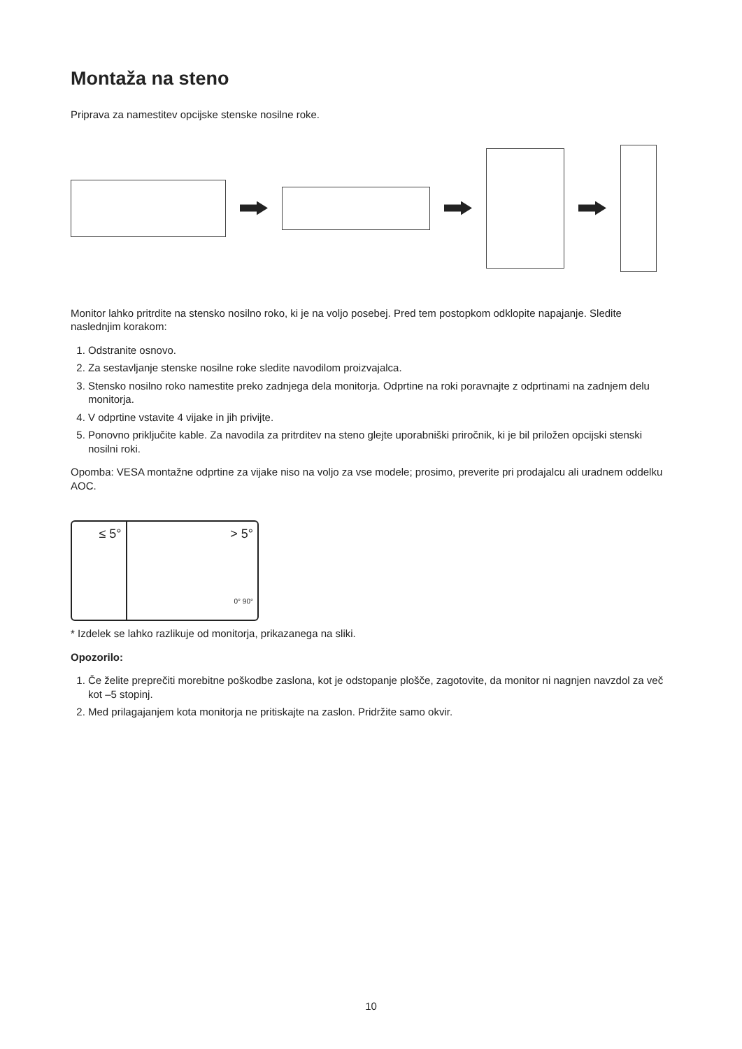Montaža na steno
Priprava za namestitev opcijske stenske nosilne roke.
Monitor lahko pritrdite na stensko nosilno roko, ki je na voljo posebej. Pred tem postopkom odklopite napajanje. Sledite naslednjim korakom:
1. Odstranite osnovo.
2. Za sestavljanje stenske nosilne roke sledite navodilom proizvajalca.
3. Stensko nosilno roko namestite preko zadnjega dela monitorja. Odprtine na roki poravnajte z odprtinami na zadnjem delu monitorja.
4. V odprtine vstavite 4 vijake in jih privijte.
5. Ponovno priključite kable. Za navodila za pritrditev na steno glejte uporabniški priročnik, ki je bil priložen opcijski stenski nosilni roki.
Opomba: VESA montažne odprtine za vijake niso na voljo za vse modele; prosimo, preverite pri prodajalcu ali uradnem oddelku AOC.
≤ 5° > 5°
0° 90°
* Izdelek se lahko razlikuje od monitorja, prikazanega na sliki.
Opozorilo:
1. Če želite preprečiti morebitne poškodbe zaslona, kot je odstopanje plošče, zagotovite, da monitor ni nagnjen navzdol za več kot –5 stopinj.
2. Med prilagajanjem kota monitorja ne pritiskajte na zaslon. Pridržite samo okvir.
10